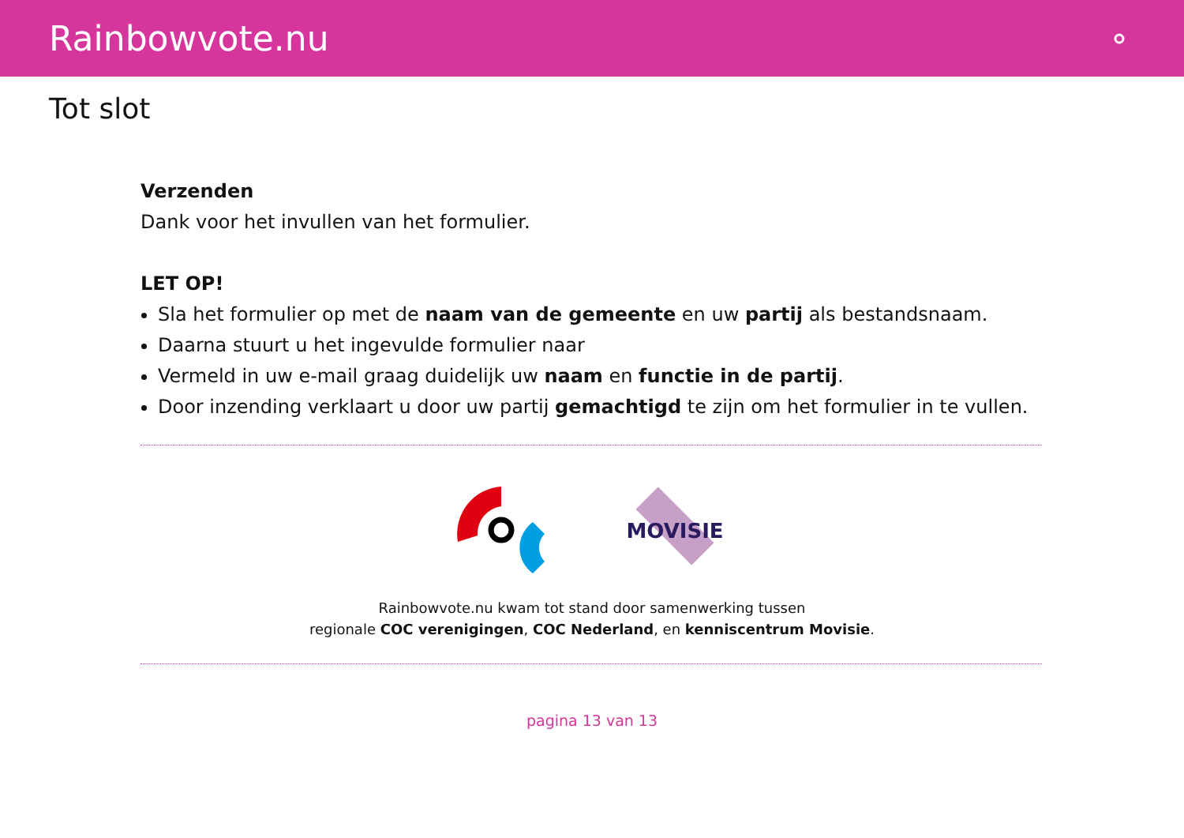Rainbowvote.nu
Tot slot
Verzenden
Dank voor het invullen van het formulier.
LET OP!
Sla het formulier op met de naam van de gemeente en uw partij als bestandsnaam.
Daarna stuurt u het ingevulde formulier naar
Vermeld in uw e-mail graag duidelijk uw naam en functie in de partij.
Door inzending verklaart u door uw partij gemachtigd te zijn om het formulier in te vullen.
MOVISIE
Rainbowvote.nu kwam tot stand door samenwerking tussen
regionale COC verenigingen, COC Nederland, en kenniscentrum Movisie.
pagina 13 van 13